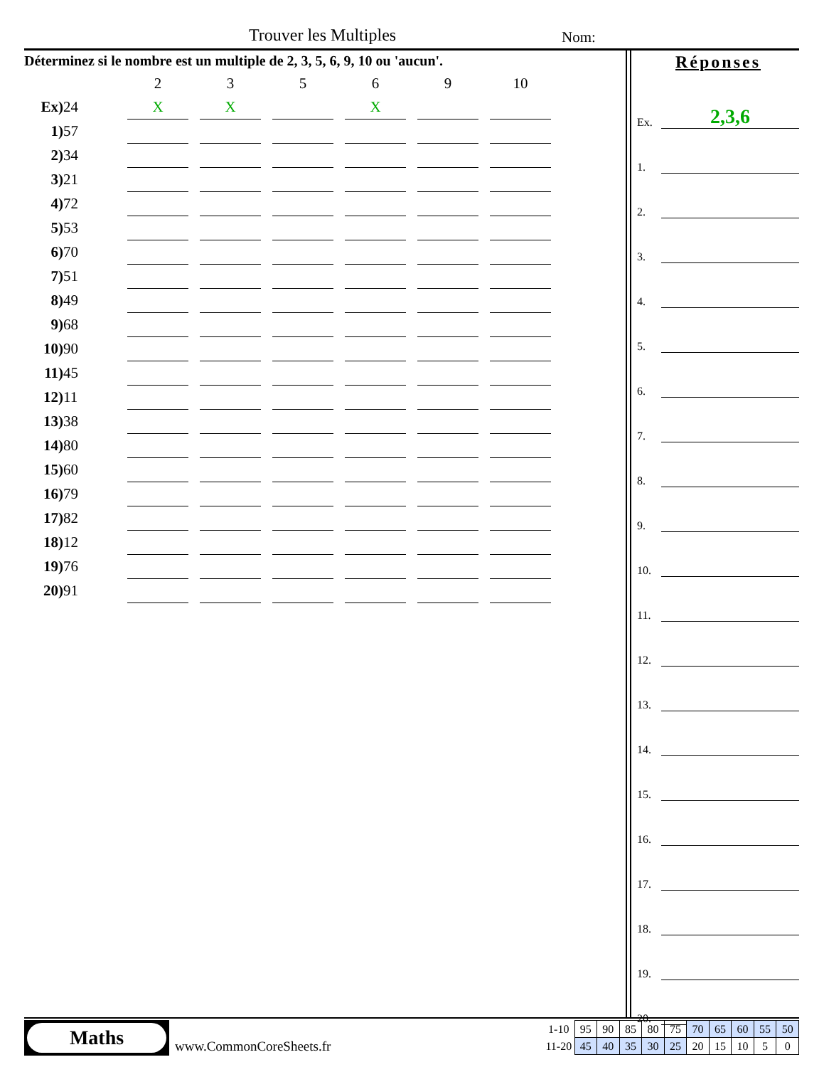Trouver les Multiples Nom:
Déterminez si le nombre est un multiple de 2, 3, 5, 6, 9, 10 ou 'aucun'.
| | | 2 | | 3 | | 5 | | 6 | | 9 | | 10 |
| Ex) | 24 | X | | X | | | | X | | | | |
| 1) | 57 | | | | | | | | | | | |
| 2) | 34 | | | | | | | | | | | |
| 3) | 21 | | | | | | | | | | | |
| 4) | 72 | | | | | | | | | | | |
| 5) | 53 | | | | | | | | | | | |
| 6) | 70 | | | | | | | | | | | |
| 7) | 51 | | | | | | | | | | | |
| 8) | 49 | | | | | | | | | | | |
| 9) | 68 | | | | | | | | | | | |
| 10) | 90 | | | | | | | | | | | |
| 11) | 45 | | | | | | | | | | | |
| 12) | 11 | | | | | | | | | | | |
| 13) | 38 | | | | | | | | | | | |
| 14) | 80 | | | | | | | | | | | |
| 15) | 60 | | | | | | | | | | | |
| 16) | 79 | | | | | | | | | | | |
| 17) | 82 | | | | | | | | | | | |
| 18) | 12 | | | | | | | | | | | |
| 19) | 76 | | | | | | | | | | | |
| 20) | 91 | | | | | | | | | | | |
Réponses
Ex.
2,3,6
1.
2.
3.
4.
5.
6.
7.
8.
9.
10.
11.
12.
13.
14.
15.
16.
17.
18.
19.
20.
Maths
www.CommonCoreSheets.fr
| 1-10 | 95 | 90 | 85 | 80 | 75 | 70 | 65 | 60 | 55 | 50 |
| 11-20 | 45 | 40 | 35 | 30 | 25 | 20 | 15 | 10 | 5 | 0 |